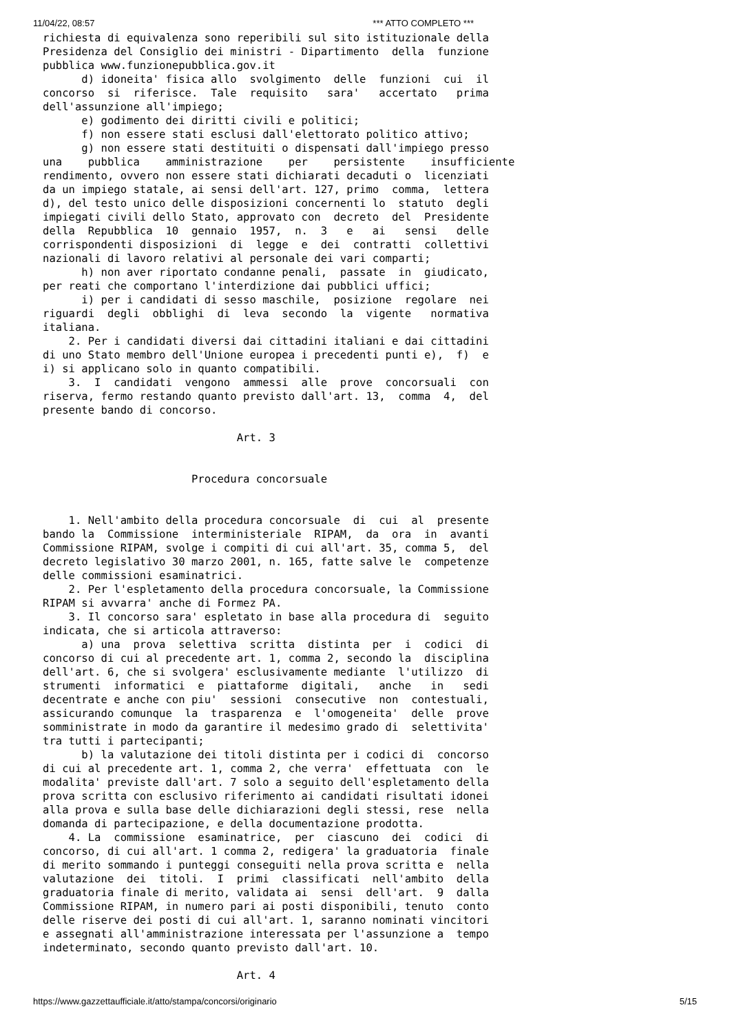11/04/22, 08:57 *** ATTO COMPLETO ***
richiesta di equivalenza sono reperibili sul sito istituzionale della
Presidenza del Consiglio dei ministri - Dipartimento  della  funzione
pubblica www.funzionepubblica.gov.it
      d) idoneita' fisica allo  svolgimento  delle  funzioni  cui  il
concorso  si  riferisce.  Tale  requisito   sara'   accertato   prima
dell'assunzione all'impiego;
      e) godimento dei diritti civili e politici;
      f) non essere stati esclusi dall'elettorato politico attivo;
      g) non essere stati destituiti o dispensati dall'impiego presso
una    pubblica    amministrazione    per    persistente    insufficiente
rendimento, ovvero non essere stati dichiarati decaduti o  licenziati
da un impiego statale, ai sensi dell'art. 127, primo  comma,  lettera
d), del testo unico delle disposizioni concernenti lo  statuto  degli
impiegati civili dello Stato, approvato con  decreto  del  Presidente
della  Repubblica  10  gennaio  1957,  n.  3   e   ai   sensi   delle
corrispondenti disposizioni  di  legge  e  dei  contratti  collettivi
nazionali di lavoro relativi al personale dei vari comparti;
      h) non aver riportato condanne penali,  passate  in  giudicato,
per reati che comportano l'interdizione dai pubblici uffici;
      i) per i candidati di sesso maschile,  posizione  regolare  nei
riguardi  degli  obblighi  di  leva  secondo  la  vigente   normativa
italiana.
    2. Per i candidati diversi dai cittadini italiani e dai cittadini
di uno Stato membro dell'Unione europea i precedenti punti e),  f)  e
i) si applicano solo in quanto compatibili.
    3.  I  candidati  vengono  ammessi  alle  prove  concorsuali  con
riserva, fermo restando quanto previsto dall'art. 13,  comma  4,  del
presente bando di concorso.

                              Art. 3


                       Procedura concorsuale


    1. Nell'ambito della procedura concorsuale  di  cui  al  presente
bando la  Commissione  interministeriale  RIPAM,  da  ora  in  avanti
Commissione RIPAM, svolge i compiti di cui all'art. 35, comma 5,  del
decreto legislativo 30 marzo 2001, n. 165, fatte salve le  competenze
delle commissioni esaminatrici.
    2. Per l'espletamento della procedura concorsuale, la Commissione
RIPAM si avvarra' anche di Formez PA.
    3. Il concorso sara' espletato in base alla procedura di  seguito
indicata, che si articola attraverso:
      a) una  prova  selettiva  scritta  distinta  per  i  codici  di
concorso di cui al precedente art. 1, comma 2, secondo la  disciplina
dell'art. 6, che si svolgera' esclusivamente mediante  l'utilizzo  di
strumenti  informatici  e  piattaforme  digitali,   anche   in   sedi
decentrate e anche con piu'  sessioni  consecutive  non  contestuali,
assicurando comunque  la  trasparenza  e  l'omogeneita'  delle  prove
somministrate in modo da garantire il medesimo grado di  selettivita'
tra tutti i partecipanti;
      b) la valutazione dei titoli distinta per i codici di  concorso
di cui al precedente art. 1, comma 2, che verra'  effettuata  con  le
modalita' previste dall'art. 7 solo a seguito dell'espletamento della
prova scritta con esclusivo riferimento ai candidati risultati idonei
alla prova e sulla base delle dichiarazioni degli stessi, rese  nella
domanda di partecipazione, e della documentazione prodotta.
    4. La  commissione  esaminatrice,  per  ciascuno  dei  codici  di
concorso, di cui all'art. 1 comma 2, redigera' la graduatoria  finale
di merito sommando i punteggi conseguiti nella prova scritta e  nella
valutazione  dei  titoli.  I  primi  classificati  nell'ambito  della
graduatoria finale di merito, validata ai  sensi  dell'art.  9  dalla
Commissione RIPAM, in numero pari ai posti disponibili, tenuto  conto
delle riserve dei posti di cui all'art. 1, saranno nominati vincitori
e assegnati all'amministrazione interessata per l'assunzione a  tempo
indeterminato, secondo quanto previsto dall'art. 10.

                              Art. 4
https://www.gazzettaufficiale.it/atto/stampa/concorsi/originario 5/15